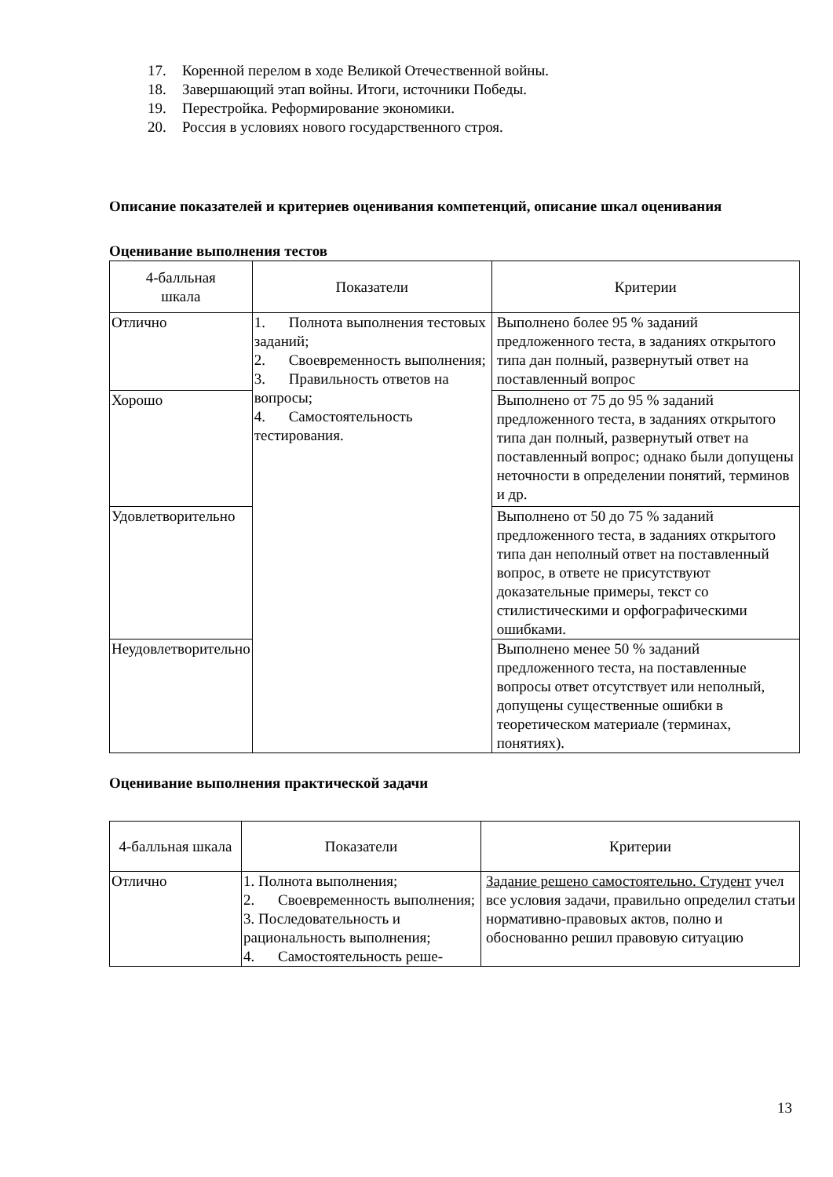17. Коренной перелом в ходе Великой Отечественной войны.
18. Завершающий этап войны. Итоги, источники Победы.
19. Перестройка. Реформирование экономики.
20. Россия в условиях нового государственного строя.
Описание показателей и критериев оценивания компетенций, описание шкал оценивания
Оценивание выполнения тестов
| 4-балльная шкала | Показатели | Критерии |
| --- | --- | --- |
| Отлично | 1. Полнота выполнения тестовых заданий; 2. Своевременность выполнения; 3. Правильность ответов на вопросы; 4. Самостоятельность тестирования. | Выполнено более 95 % заданий предложенного теста, в заданиях открытого типа дан полный, развернутый ответ на поставленный вопрос |
| Хорошо | | Выполнено от 75 до 95 % заданий предложенного теста, в заданиях открытого типа дан полный, развернутый ответ на поставленный вопрос; однако были допущены неточности в определении понятий, терминов и др. |
| Удовлетворительно | | Выполнено от 50 до 75 % заданий предложенного теста, в заданиях открытого типа дан неполный ответ на поставленный вопрос, в ответе не присутствуют доказательные примеры, текст со стилистическими и орфографическими ошибками. |
| Неудовлетворительно | | Выполнено менее 50 % заданий предложенного теста, на поставленные вопросы ответ отсутствует или неполный, допущены существенные ошибки в теоретическом материале (терминах, понятиях). |
Оценивание выполнения практической задачи
| 4-балльная шкала | Показатели | Критерии |
| --- | --- | --- |
| Отлично | 1. Полнота выполнения; 2. Своевременность выполнения; 3. Последовательность и рациональность выполнения; 4. Самостоятельность реше- | Задание решено самостоятельно. Студент учел все условия задачи, правильно определил статьи нормативно-правовых актов, полно и обоснованно решил правовую ситуацию |
13